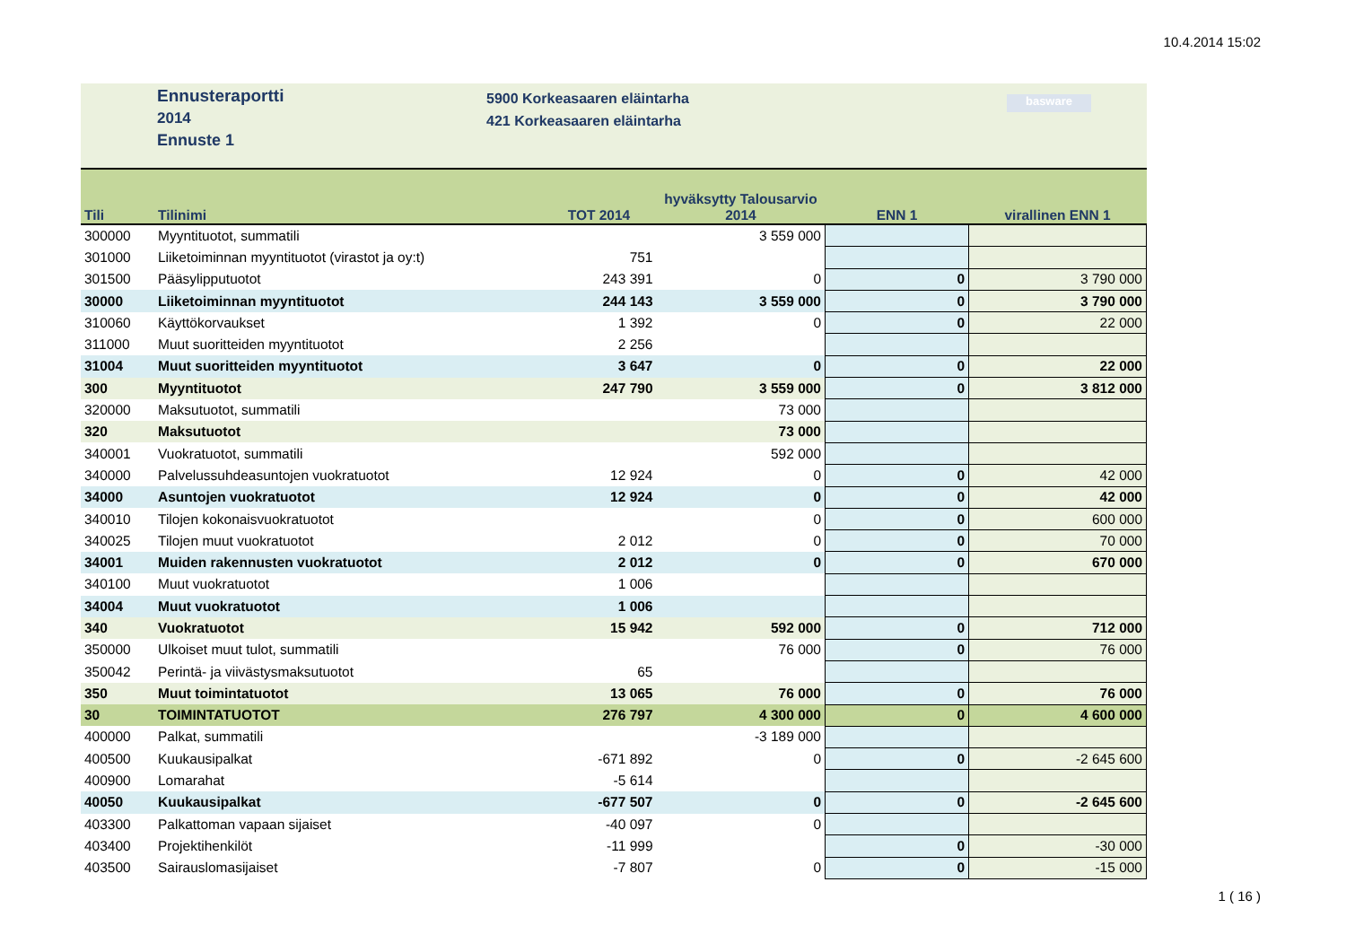10.4.2014 15:02
Ennusteraportti
2014
Ennuste 1
5900 Korkeasaaren eläintarha
421 Korkeasaaren eläintarha
basware
| Tili | Tilinimi | TOT 2014 | hyväksytty Talousarvio 2014 | ENN 1 | virallinen ENN 1 |
| --- | --- | --- | --- | --- | --- |
| 300000 | Myyntituotot, summatili | | 3 559 000 | | |
| 301000 | Liiketoiminnan myyntituotot (virastot ja oy:t) | 751 | | | |
| 301500 | Pääsylipputuotot | 243 391 | 0 | 0 | 3 790 000 |
| 30000 | Liiketoiminnan myyntituotot | 244 143 | 3 559 000 | 0 | 3 790 000 |
| 310060 | Käyttökorvaukset | 1 392 | 0 | 0 | 22 000 |
| 311000 | Muut suoritteiden myyntituotot | 2 256 | | | |
| 31004 | Muut suoritteiden myyntituotot | 3 647 | 0 | 0 | 22 000 |
| 300 | Myyntituotot | 247 790 | 3 559 000 | 0 | 3 812 000 |
| 320000 | Maksutuotot, summatili | | 73 000 | | |
| 320 | Maksutuotot | | 73 000 | | |
| 340001 | Vuokratuotot, summatili | | 592 000 | | |
| 340000 | Palvelussuhdeasuntojen vuokratuotot | 12 924 | 0 | 0 | 42 000 |
| 34000 | Asuntojen vuokratuotot | 12 924 | 0 | 0 | 42 000 |
| 340010 | Tilojen kokonaisvuokratuotot | | 0 | 0 | 600 000 |
| 340025 | Tilojen muut vuokratuotot | 2 012 | 0 | 0 | 70 000 |
| 34001 | Muiden rakennusten vuokratuotot | 2 012 | 0 | 0 | 670 000 |
| 340100 | Muut vuokratuotot | 1 006 | | | |
| 34004 | Muut vuokratuotot | 1 006 | | | |
| 340 | Vuokratuotot | 15 942 | 592 000 | 0 | 712 000 |
| 350000 | Ulkoiset muut tulot, summatili | | 76 000 | 0 | 76 000 |
| 350042 | Perintä- ja viivästysmaksutuotot | 65 | | | |
| 350 | Muut toimintatuotot | 13 065 | 76 000 | 0 | 76 000 |
| 30 | TOIMINTATUOTOT | 276 797 | 4 300 000 | 0 | 4 600 000 |
| 400000 | Palkat, summatili | | -3 189 000 | | |
| 400500 | Kuukausipalkat | -671 892 | 0 | 0 | -2 645 600 |
| 400900 | Lomarahat | -5 614 | | | |
| 40050 | Kuukausipalkat | -677 507 | 0 | 0 | -2 645 600 |
| 403300 | Palkattoman vapaan sijaiset | -40 097 | 0 | | |
| 403400 | Projektihenkilöt | -11 999 | | 0 | -30 000 |
| 403500 | Sairauslomasijaiset | -7 807 | 0 | 0 | -15 000 |
1 ( 16 )